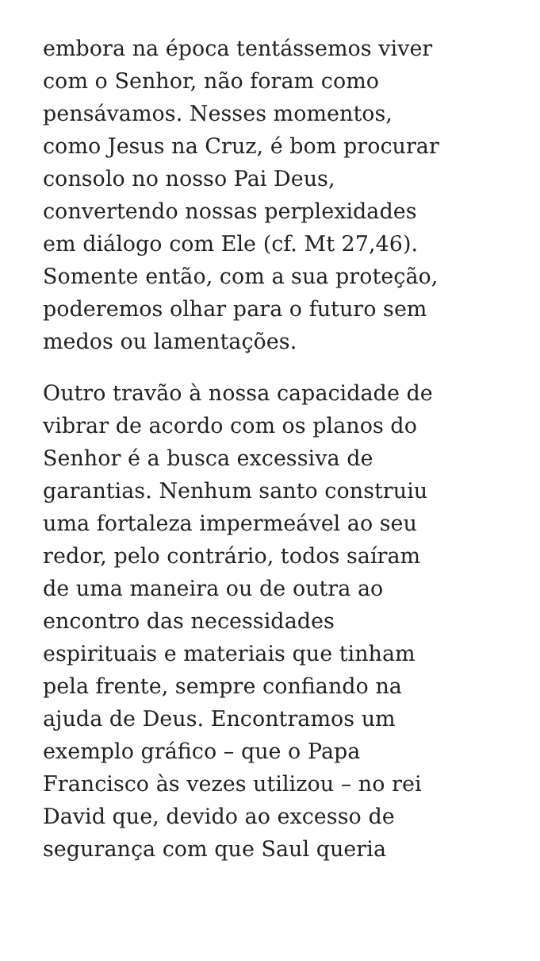embora na época tentássemos viver
com o Senhor, não foram como
pensávamos. Nesses momentos,
como Jesus na Cruz, é bom procurar
consolo no nosso Pai Deus,
convertendo nossas perplexidades
em diálogo com Ele (cf. Mt 27,46).
Somente então, com a sua proteção,
poderemos olhar para o futuro sem
medos ou lamentações.
Outro travão à nossa capacidade de
vibrar de acordo com os planos do
Senhor é a busca excessiva de
garantias. Nenhum santo construiu
uma fortaleza impermeável ao seu
redor, pelo contrário, todos saíram
de uma maneira ou de outra ao
encontro das necessidades
espirituais e materiais que tinham
pela frente, sempre confiando na
ajuda de Deus. Encontramos um
exemplo gráfico – que o Papa
Francisco às vezes utilizou – no rei
David que, devido ao excesso de
segurança com que Saul queria